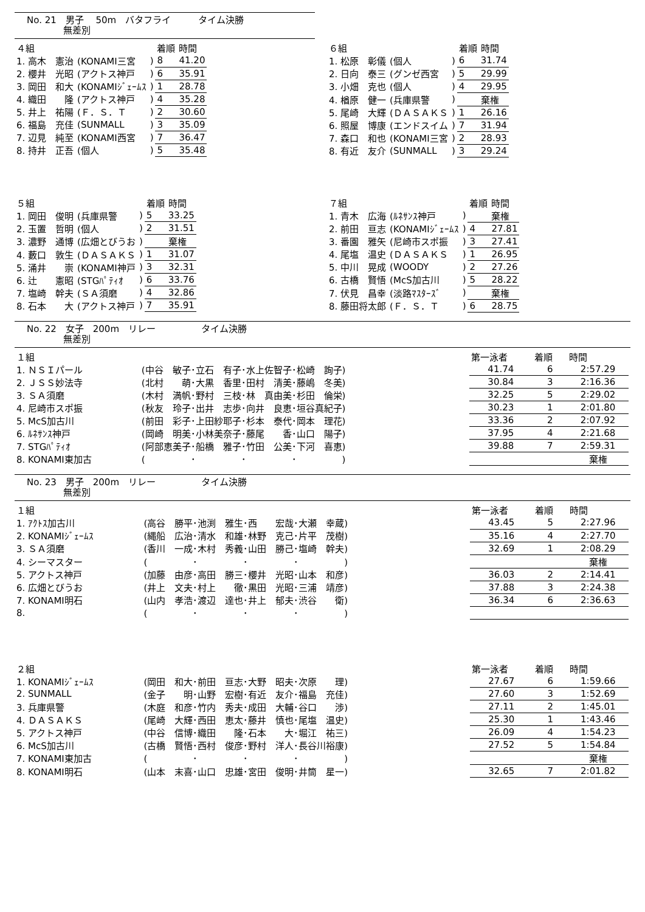No. 21　男子　 50m　バタフライ　　　タイム決勝
　　　　無差別
| ４組 | | | 着順 | 時間 |
| --- | --- | --- | --- | --- |
| 1. 高木 憲治 | (KONAMI三宮 | ) | 8 | 41.20 |
| 2. 櫻井 光昭 | (アクトス神戸 | ) | 6 | 35.91 |
| 3. 岡田 和大 | (KONAMIｼﾞｪｰﾑｽ | ) | 1 | 28.78 |
| 4. 織田 隆 | (アクトス神戸 | ) | 4 | 35.28 |
| 5. 井上 祐陽 | (Ｆ．Ｓ．Ｔ | ) | 2 | 30.60 |
| 6. 福島 充佳 | (SUNMALL | ) | 3 | 35.09 |
| 7. 辺見 純至 | (KONAMI西宮 | ) | 7 | 36.47 |
| 8. 持井 正吾 | (個人 | ) | 5 | 35.48 |
| ６組 | | | 着順 | 時間 |
| --- | --- | --- | --- | --- |
| 1. 松原 彰儀 | (個人 | ) | 6 | 31.74 |
| 2. 日向 泰三 | (グンゼ西宮 | ) | 5 | 29.99 |
| 3. 小畑 克也 | (個人 | ) | 4 | 29.95 |
| 4. 楢原 健一 | (兵庫県警 | ) | | 棄権 |
| 5. 尾崎 大輝 | (ＤＡＳＡＫＳ | ) | 1 | 26.16 |
| 6. 照屋 博康 | (エンドスイム | ) | 7 | 31.94 |
| 7. 森口 和也 | (KONAMI三宮 | ) | 2 | 28.93 |
| 8. 有近 友介 | (SUNMALL | ) | 3 | 29.24 |
| ５組 | | | 着順 | 時間 |
| --- | --- | --- | --- | --- |
| 1. 岡田 俊明 | (兵庫県警 | ) | 5 | 33.25 |
| 2. 玉置 哲明 | (個人 | ) | 2 | 31.51 |
| 3. 濃野 通博 | (広畑とびうお | ) | | 棄権 |
| 4. 藪口 敦生 | (ＤＡＳＡＫＳ | ) | 1 | 31.07 |
| 5. 涌井 崇 | (KONAMI神戸 | ) | 3 | 32.31 |
| 6. 辻 憲昭 | (STGﾊﾟﾃｨｵ | ) | 6 | 33.76 |
| 7. 塩崎 幹夫 | (ＳＡ須磨 | ) | 4 | 32.86 |
| 8. 石本 大 | (アクトス神戸 | ) | 7 | 35.91 |
| ７組 | | | 着順 | 時間 |
| --- | --- | --- | --- | --- |
| 1. 青木 広海 | (ﾙﾈｻﾝｽ神戸 | ) | | 棄権 |
| 2. 前田 亘志 | (KONAMIｼﾞｪｰﾑｽ | ) | 4 | 27.81 |
| 3. 番園 雅矢 | (尼崎市スポ振 | ) | 3 | 27.41 |
| 4. 尾塩 温史 | (ＤＡＳＡＫＳ | ) | 1 | 26.95 |
| 5. 中川 晃成 | (WOODY | ) | 2 | 27.26 |
| 6. 古橋 賢悟 | (McS加古川 | ) | 5 | 28.22 |
| 7. 伏見 昌幸 | (淡路ﾏｽﾀｰｽﾞ | ) | | 棄権 |
| 8. 藤田将太郎 | (Ｆ．Ｓ．Ｔ | ) | 6 | 28.75 |
No. 22　女子　200m　リレー　　　　　タイム決勝
　　　　無差別
| １組 | | 第一泳者 | 着順 | 時間 |
| --- | --- | --- | --- | --- |
| 1. ＮＳＩパール | (中谷 敏子･立石 有子･水上佐智子･松崎 詢子) | 41.74 | 6 | 2:57.29 |
| 2. ＪＳＳ妙法寺 | (北村 萌･大黒 香里･田村 清美･藤嶋 冬美) | 30.84 | 3 | 2:16.36 |
| 3. ＳＡ須磨 | (木村 満帆･野村 三枝･林 真由美･杉田 倫栄) | 32.25 | 5 | 2:29.02 |
| 4. 尼崎市スポ振 | (秋友 玲子･出井 志歩･向井 良恵･垣谷真紀子) | 30.23 | 1 | 2:01.80 |
| 5. McS加古川 | (前田 彩子･上田紗耶子･杉本 泰代･岡本 理花) | 33.36 | 2 | 2:07.92 |
| 6. ﾙﾈｻﾝｽ神戸 | (岡崎 明美･小林美奈子･藤尾 香･山口 陽子) | 37.95 | 4 | 2:21.68 |
| 7. STGﾊﾟﾃｨｵ | (阿部恵美子･船橋 雅子･竹田 公美･下河 喜恵) | 39.88 | 7 | 2:59.31 |
| 8. KONAMI東加古 | ( ･ ･ ･ ) | | | 棄権 |
No. 23　男子　200m　リレー　　　　　タイム決勝
　　　　無差別
| １組 | | 第一泳者 | 着順 | 時間 |
| --- | --- | --- | --- | --- |
| 1. ｱｸﾄｽ加古川 | (高谷 勝平･池渕 雅生･西 宏哉･大瀬 幸蔵) | 43.45 | 5 | 2:27.96 |
| 2. KONAMIｼﾞｪｰﾑｽ | (縄船 広治･清水 和雄･林野 克己･片平 茂樹) | 35.16 | 4 | 2:27.70 |
| 3. ＳＡ須磨 | (香川 一成･木村 秀義･山田 勝己･塩崎 幹夫) | 32.69 | 1 | 2:08.29 |
| 4. シーマスター | ( ･ ･ ･ ) | | | 棄権 |
| 5. アクトス神戸 | (加藤 由彦･高田 勝三･櫻井 光昭･山本 和彦) | 36.03 | 2 | 2:14.41 |
| 6. 広畑とびうお | (井上 文夫･村上 徹･黒田 光昭･三浦 靖彦) | 37.88 | 3 | 2:24.38 |
| 7. KONAMI明石 | (山内 孝浩･渡辺 達也･井上 郁夫･渋谷 衛) | 36.34 | 6 | 2:36.63 |
| 8. | ( ･ ･ ･ ) | | | |
| ２組 | | 第一泳者 | 着順 | 時間 |
| 1. KONAMIｼﾞｪｰﾑｽ | (岡田 和大･前田 亘志･大野 昭夫･次原 理) | 27.67 | 6 | 1:59.66 |
| 2. SUNMALL | (金子 明･山野 宏樹･有近 友介･福島 充佳) | 27.60 | 3 | 1:52.69 |
| 3. 兵庫県警 | (木庭 和彦･竹内 秀夫･成田 大輔･谷口 渉) | 27.11 | 2 | 1:45.01 |
| 4. ＤＡＳＡＫＳ | (尾崎 大輝･西田 恵太･藤井 慎也･尾塩 温史) | 25.30 | 1 | 1:43.46 |
| 5. アクトス神戸 | (中谷 信博･織田 隆･石本 大･堀江 祐三) | 26.09 | 4 | 1:54.23 |
| 6. McS加古川 | (古橋 賢悟･西村 俊彦･野村 洋人･長谷川裕康) | 27.52 | 5 | 1:54.84 |
| 7. KONAMI東加古 | ( ･ ･ ･ ) | | | 棄権 |
| 8. KONAMI明石 | (山本 末喜･山口 忠雄･宮田 俊明･井筒 星一) | 32.65 | 7 | 2:01.82 |